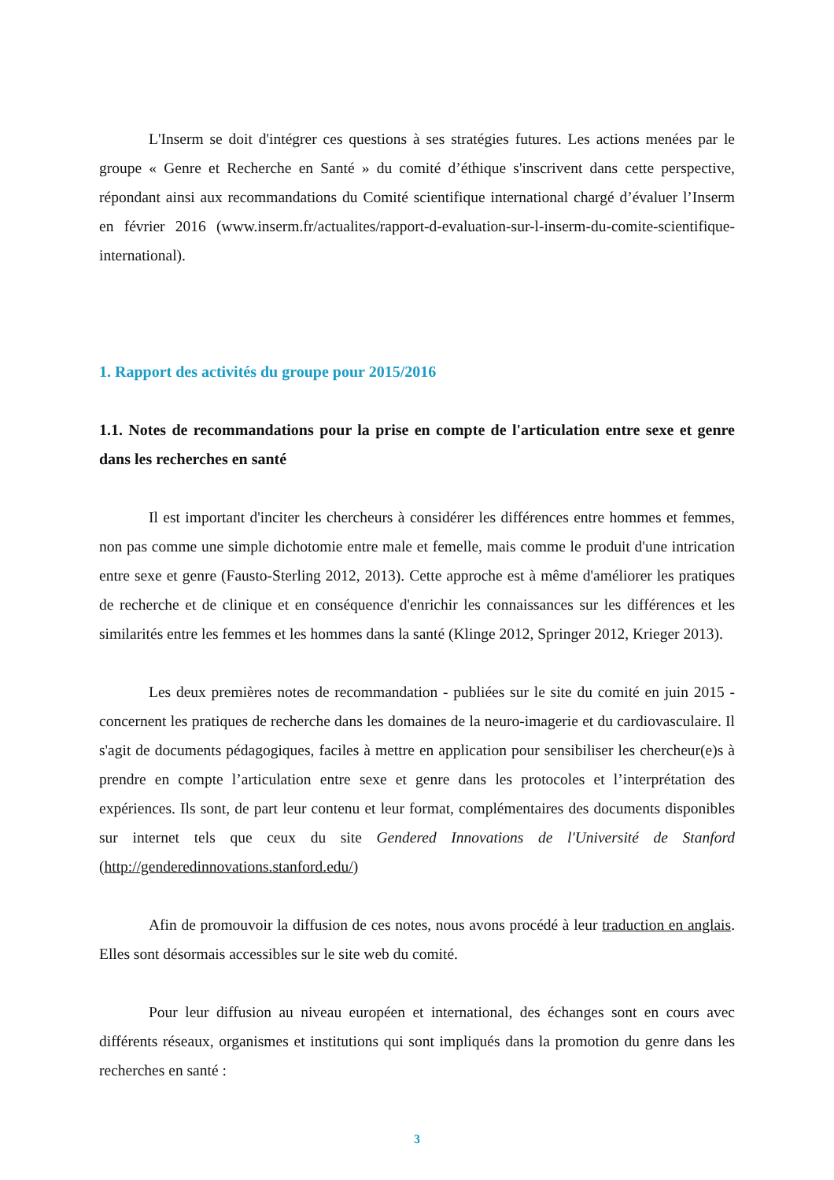L'Inserm se doit d'intégrer ces questions à ses stratégies futures. Les actions menées par le groupe « Genre et Recherche en Santé » du comité d’éthique s'inscrivent dans cette perspective, répondant ainsi aux recommandations du Comité scientifique international chargé d’évaluer l’Inserm en février 2016 (www.inserm.fr/actualites/rapport-d-evaluation-sur-l-inserm-du-comite-scientifique-international).
1. Rapport des activités du groupe pour 2015/2016
1.1. Notes de recommandations pour la prise en compte de l'articulation entre sexe et genre dans les recherches en santé
Il est important d'inciter les chercheurs à considérer les différences entre hommes et femmes, non pas comme une simple dichotomie entre male et femelle, mais comme le produit d'une intrication entre sexe et genre (Fausto-Sterling 2012, 2013). Cette approche est à même d'améliorer les pratiques de recherche et de clinique et en conséquence d'enrichir les connaissances sur les différences et les similarités entre les femmes et les hommes dans la santé (Klinge 2012, Springer 2012, Krieger 2013).
Les deux premières notes de recommandation - publiées sur le site du comité en juin 2015 - concernent les pratiques de recherche dans les domaines de la neuro-imagerie et du cardiovasculaire. Il s'agit de documents pédagogiques, faciles à mettre en application pour sensibiliser les chercheur(e)s à prendre en compte l’articulation entre sexe et genre dans les protocoles et l’interprétation des expériences. Ils sont, de part leur contenu et leur format, complémentaires des documents disponibles sur internet tels que ceux du site Gendered Innovations de l'Université de Stanford (http://genderedinnovations.stanford.edu/)
Afin de promouvoir la diffusion de ces notes, nous avons procédé à leur traduction en anglais. Elles sont désormais accessibles sur le site web du comité.
Pour leur diffusion au niveau européen et international, des échanges sont en cours avec différents réseaux, organismes et institutions qui sont impliqués dans la promotion du genre dans les recherches en santé :
3